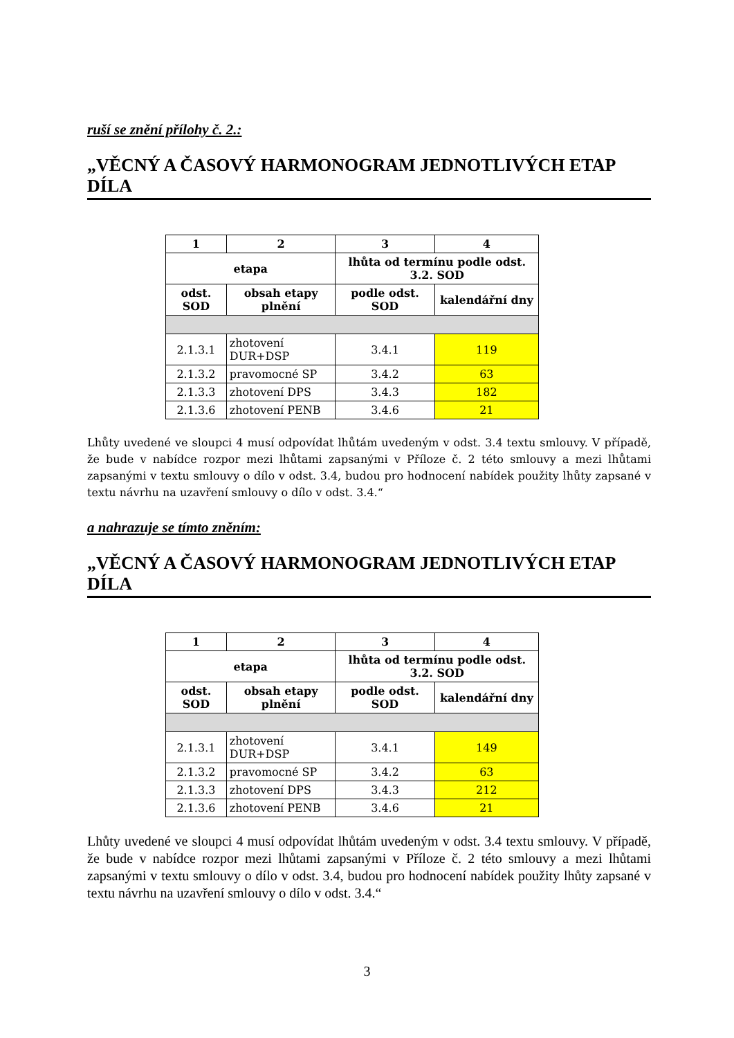ruší se znění přílohy č. 2.:
„VĚCNÝ A ČASOVÝ HARMONOGRAM JEDNOTLIVÝCH ETAP DÍLA
| 1 | 2 | 3 | 4 |
| --- | --- | --- | --- |
| etapa | | lhůta od termínu podle odst. 3.2. SOD | |
| odst. SOD | obsah etapy plnění | podle odst. SOD | kalendářní dny |
| 2.1.3.1 | zhotovení DUR+DSP | 3.4.1 | 119 |
| 2.1.3.2 | pravomocné SP | 3.4.2 | 63 |
| 2.1.3.3 | zhotovení DPS | 3.4.3 | 182 |
| 2.1.3.6 | zhotovení PENB | 3.4.6 | 21 |
Lhůty uvedené ve sloupci 4 musí odpovídat lhůtám uvedeným v odst. 3.4 textu smlouvy. V případě, že bude v nabídce rozpor mezi lhůtami zapsanými v Příloze č. 2 této smlouvy a mezi lhůtami zapsanými v textu smlouvy o dílo v odst. 3.4, budou pro hodnocení nabídek použity lhůty zapsané v textu návrhu na uzavření smlouvy o dílo v odst. 3.4.“
a nahrazuje se tímto zněním:
„VĚCNÝ A ČASOVÝ HARMONOGRAM JEDNOTLIVÝCH ETAP DÍLA
| 1 | 2 | 3 | 4 |
| --- | --- | --- | --- |
| etapa | | lhůta od termínu podle odst. 3.2. SOD | |
| odst. SOD | obsah etapy plnění | podle odst. SOD | kalendářní dny |
| 2.1.3.1 | zhotovení DUR+DSP | 3.4.1 | 149 |
| 2.1.3.2 | pravomocné SP | 3.4.2 | 63 |
| 2.1.3.3 | zhotovení DPS | 3.4.3 | 212 |
| 2.1.3.6 | zhotovení PENB | 3.4.6 | 21 |
Lhůty uvedené ve sloupci 4 musí odpovídat lhůtám uvedeným v odst. 3.4 textu smlouvy. V případě, že bude v nabídce rozpor mezi lhůtami zapsanými v Příloze č. 2 této smlouvy a mezi lhůtami zapsanými v textu smlouvy o dílo v odst. 3.4, budou pro hodnocení nabídek použity lhůty zapsané v textu návrhu na uzavření smlouvy o dílo v odst. 3.4.“
3